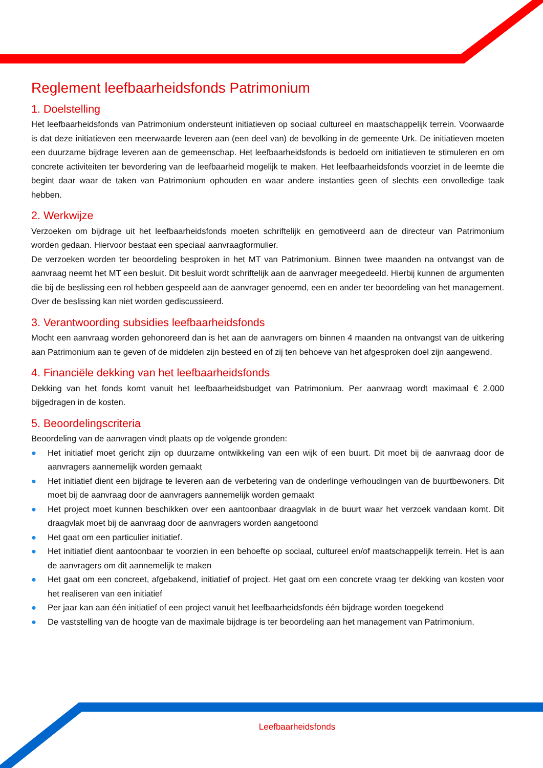Reglement leefbaarheidsfonds Patrimonium
1. Doelstelling
Het leefbaarheidsfonds van Patrimonium ondersteunt initiatieven op sociaal cultureel en maatschappelijk terrein. Voorwaarde is dat deze initiatieven een meerwaarde leveren aan (een deel van) de bevolking in de gemeente Urk. De initiatieven moeten een duurzame bijdrage leveren aan de gemeenschap. Het leefbaarheidsfonds is bedoeld om initiatieven te stimuleren en om concrete activiteiten ter bevordering van de leefbaarheid mogelijk te maken. Het leefbaarheidsfonds voorziet in de leemte die begint daar waar de taken van Patrimonium ophouden en waar andere instanties geen of slechts een onvolledige taak hebben.
2. Werkwijze
Verzoeken om bijdrage uit het leefbaarheidsfonds moeten schriftelijk en gemotiveerd aan de directeur van Patrimonium worden gedaan. Hiervoor bestaat een speciaal aanvraagformulier.
De verzoeken worden ter beoordeling besproken in het MT van Patrimonium. Binnen twee maanden na ontvangst van de aanvraag neemt het MT een besluit. Dit besluit wordt schriftelijk aan de aanvrager meegedeeld. Hierbij kunnen de argumenten die bij de beslissing een rol hebben gespeeld aan de aanvrager genoemd, een en ander ter beoordeling van het management. Over de beslissing kan niet worden gediscussieerd.
3. Verantwoording subsidies leefbaarheidsfonds
Mocht een aanvraag worden gehonoreerd dan is het aan de aanvragers om binnen 4 maanden na ontvangst van de uitkering aan Patrimonium aan te geven of de middelen zijn besteed en of zij ten behoeve van het afgesproken doel zijn aangewend.
4. Financiële dekking van het leefbaarheidsfonds
Dekking van het fonds komt vanuit het leefbaarheidsbudget van Patrimonium. Per aanvraag wordt maximaal € 2.000 bijgedragen in de kosten.
5. Beoordelingscriteria
Beoordeling van de aanvragen vindt plaats op de volgende gronden:
● Het initiatief moet gericht zijn op duurzame ontwikkeling van een wijk of een buurt. Dit moet bij de aanvraag door de aanvragers aannemelijk worden gemaakt
● Het initiatief dient een bijdrage te leveren aan de verbetering van de onderlinge verhoudingen van de buurtbewoners. Dit moet bij de aanvraag door de aanvragers aannemelijk worden gemaakt
● Het project moet kunnen beschikken over een aantoonbaar draagvlak in de buurt waar het verzoek vandaan komt. Dit draagvlak moet bij de aanvraag door de aanvragers worden aangetoond
● Het gaat om een particulier initiatief.
● Het initiatief dient aantoonbaar te voorzien in een behoefte op sociaal, cultureel en/of maatschappelijk terrein. Het is aan de aanvragers om dit aannemelijk te maken
● Het gaat om een concreet, afgebakend, initiatief of project. Het gaat om een concrete vraag ter dekking van kosten voor het realiseren van een initiatief
● Per jaar kan aan één initiatief of een project vanuit het leefbaarheidsfonds één bijdrage worden toegekend
● De vaststelling van de hoogte van de maximale bijdrage is ter beoordeling aan het management van Patrimonium.
Leefbaarheidsfonds